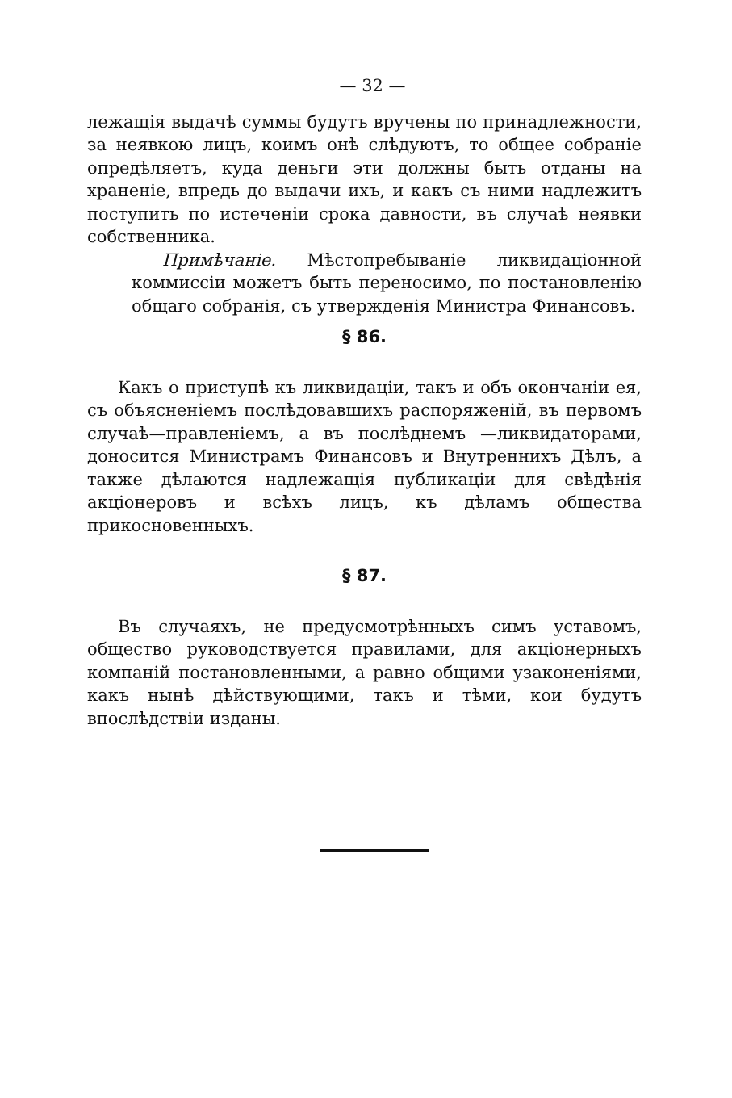— 32 —
лежащія выдачѣ суммы будутъ вручены по принадлежности, за неявкою лицъ, коимъ онѣ слѣдуютъ, то общее собраніе опредѣляетъ, куда деньги эти должны быть отданы на храненіе, впредь до выдачи ихъ, и какъ съ ними надлежитъ поступить по истеченіи срока давности, въ случаѣ неявки собственника.
Примѣчаніе. Мѣстопребываніе ликвидаціонной коммиссіи можетъ быть переносимо, по постановленію общаго собранія, съ утвержденія Министра Финансовъ.
§ 86.
Какъ о приступѣ къ ликвидаціи, такъ и объ окончаніи ея, съ объясненіемъ послѣдовавшихъ распоряженій, въ первомъ случаѣ—правленіемъ, а въ послѣднемъ —ликвидаторами, доносится Министрамъ Финансовъ и Внутреннихъ Дѣлъ, а также дѣлаются надлежащія публикаціи для свѣдѣнія акціонеровъ и всѣхъ лицъ, къ дѣламъ общества прикосновенныхъ.
§ 87.
Въ случаяхъ, не предусмотрѣнныхъ симъ уставомъ, общество руководствуется правилами, для акціонерныхъ компаній постановленными, а равно общими узаконеніями, какъ нынѣ дѣйствующими, такъ и тѣми, кои будутъ впослѣдствіи изданы.